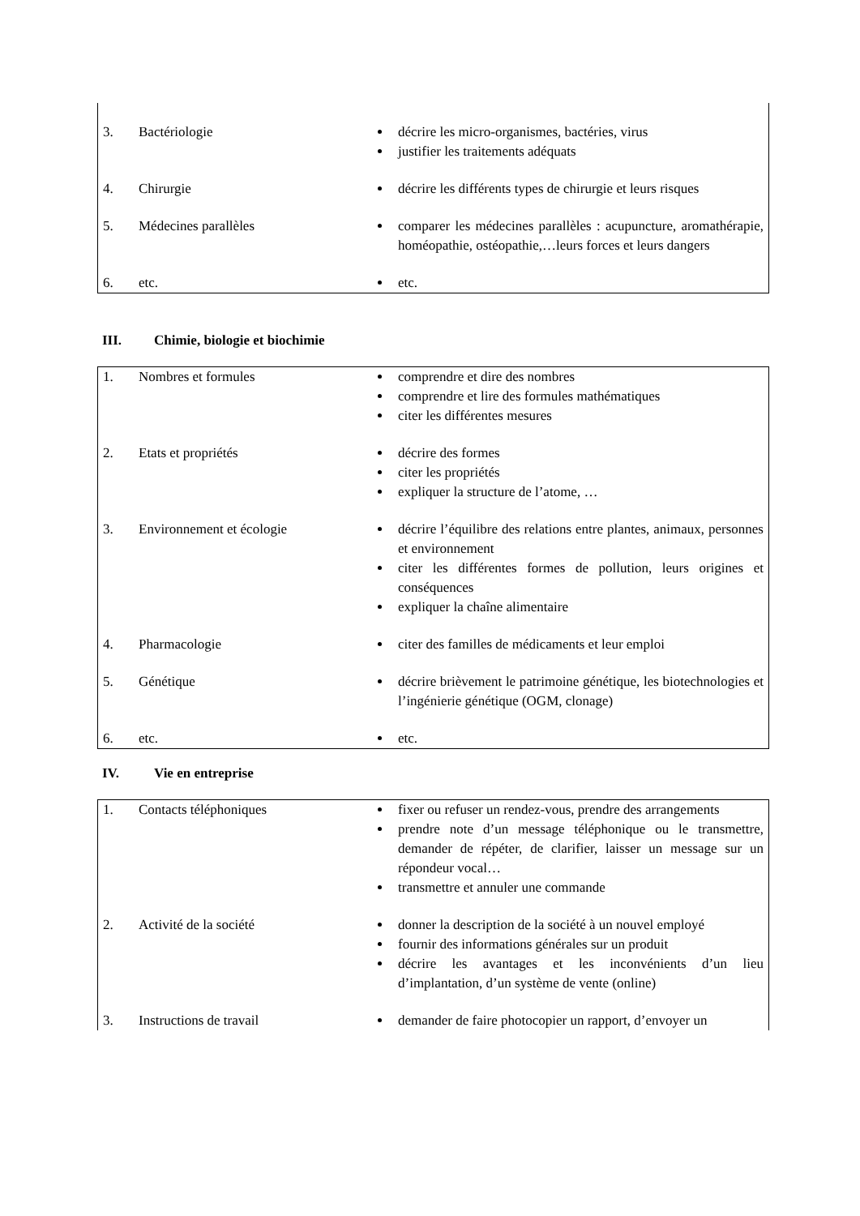| 3. | Bactériologie | décrire les micro-organismes, bactéries, virus justifier les traitements adéquats |
| 4. | Chirurgie | décrire les différents types de chirurgie et leurs risques |
| 5. | Médecines parallèles | comparer les médecines parallèles : acupuncture, aromathérapie, homéopathie, ostéopathie,…leurs forces et leurs dangers |
| 6. | etc. | etc. |
III. Chimie, biologie et biochimie
| 1. | Nombres et formules | comprendre et dire des nombres comprendre et lire des formules mathématiques citer les différentes mesures |
| 2. | Etats et propriétés | décrire des formes citer les propriétés expliquer la structure de l’atome, … |
| 3. | Environnement et écologie | décrire l’équilibre des relations entre plantes, animaux, personnes et environnement citer les différentes formes de pollution, leurs origines et conséquences expliquer la chaîne alimentaire |
| 4. | Pharmacologie | citer des familles de médicaments et leur emploi |
| 5. | Génétique | décrire brièvement le patrimoine génétique, les biotechnologies et l’ingénierie génétique (OGM, clonage) |
| 6. | etc. | etc. |
IV. Vie en entreprise
| 1. | Contacts téléphoniques | fixer ou refuser un rendez-vous, prendre des arrangements prendre note d’un message téléphonique ou le transmettre, demander de répéter, de clarifier, laisser un message sur un répondeur vocal… transmettre et annuler une commande |
| 2. | Activité de la société | donner la description de la société à un nouvel employé fournir des informations générales sur un produit décrire les avantages et les inconvénients d’un lieu d’implantation, d’un système de vente (online) |
| 3. | Instructions de travail | demander de faire photocopier un rapport, d’envoyer un |